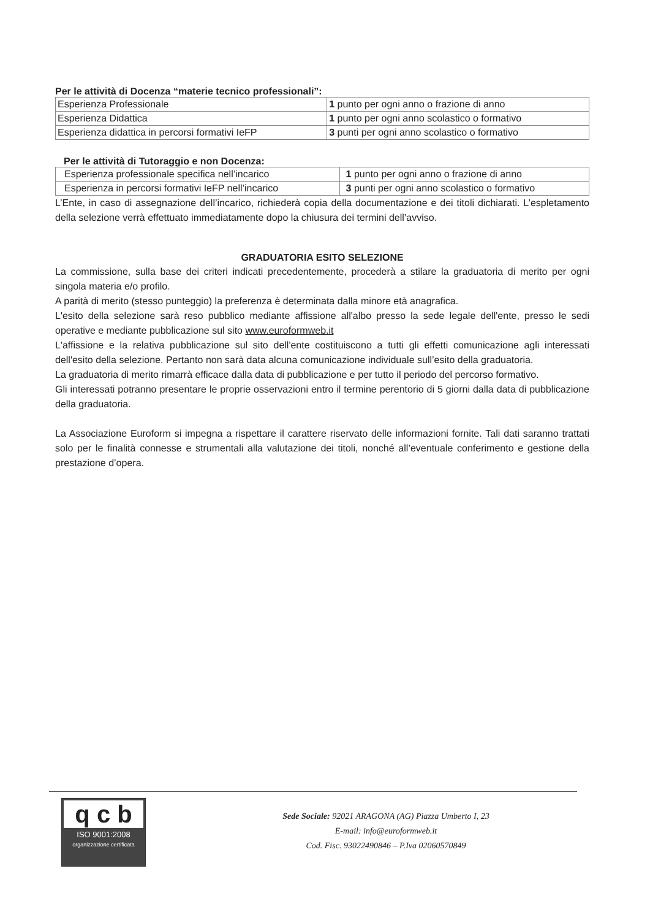Per le attività di Docenza “materie tecnico professionali”:
| Esperienza Professionale | 1 punto per ogni anno o frazione di anno |
| Esperienza Didattica | 1 punto per ogni anno scolastico o formativo |
| Esperienza didattica in percorsi formativi IeFP | 3 punti per ogni anno scolastico o formativo |
Per le attività di Tutoraggio e non Docenza:
| Esperienza professionale specifica nell’incarico | 1 punto per ogni anno o frazione di anno |
| Esperienza in percorsi formativi IeFP nell’incarico | 3 punti per ogni anno scolastico o formativo |
L’Ente, in caso di assegnazione dell’incarico, richiederà copia della documentazione e dei titoli dichiarati. L’espletamento della selezione verrà effettuato immediatamente dopo la chiusura dei termini dell’avviso.
GRADUATORIA ESITO SELEZIONE
La commissione, sulla base dei criteri indicati precedentemente, procederà a stilare la graduatoria di merito per ogni singola materia e/o profilo.
A parità di merito (stesso punteggio) la preferenza è determinata dalla minore età anagrafica.
L'esito della selezione sarà reso pubblico mediante affissione all'albo presso la sede legale dell'ente, presso le sedi operative e mediante pubblicazione sul sito www.euroformweb.it
L'affissione e la relativa pubblicazione sul sito dell'ente costituiscono a tutti gli effetti comunicazione agli interessati dell'esito della selezione. Pertanto non sarà data alcuna comunicazione individuale sull’esito della graduatoria.
La graduatoria di merito rimarrà efficace dalla data di pubblicazione e per tutto il periodo del percorso formativo.
Gli interessati potranno presentare le proprie osservazioni entro il termine perentorio di 5 giorni dalla data di pubblicazione della graduatoria.
La Associazione Euroform si impegna a rispettare il carattere riservato delle informazioni fornite. Tali dati saranno trattati solo per le finalità connesse e strumentali alla valutazione dei titoli, nonché all’eventuale conferimento e gestione della prestazione d’opera.
q c b
ISO 9001:2008
organizzazione certificata
Sede Sociale: 92021 ARAGONA (AG) Piazza Umberto I, 23
E-mail: info@euroformweb.it
Cod. Fisc. 93022490846 – P.Iva 02060570849